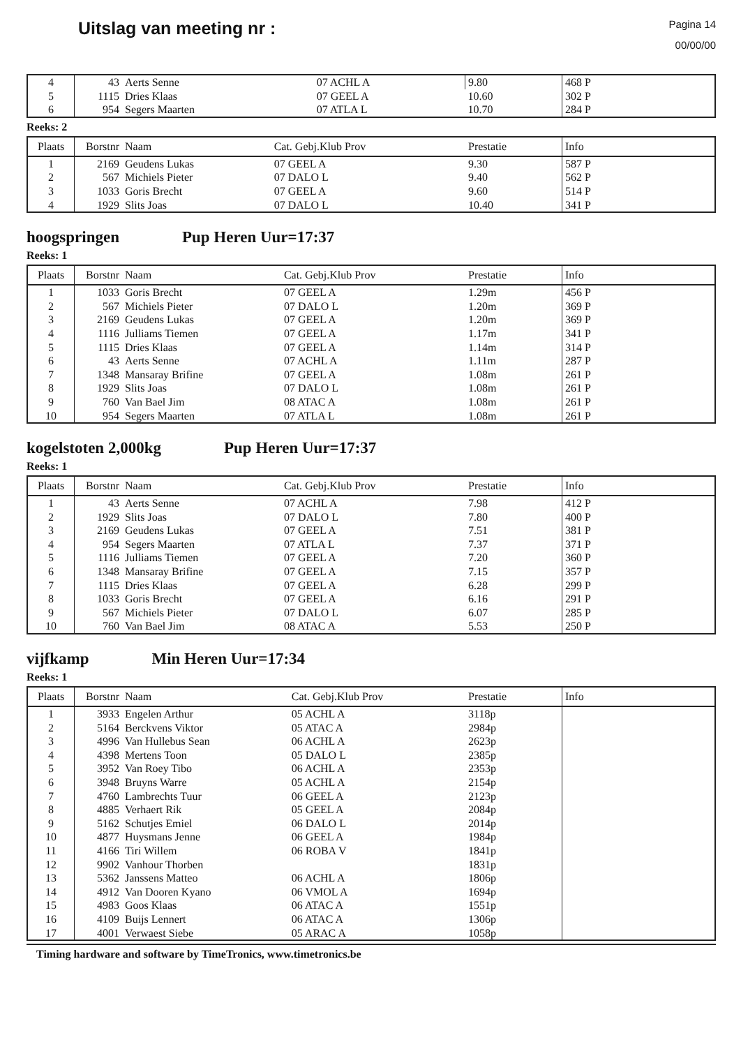Uitslag van meeting nr :
Pagina 14
00/00/00
| 4 | 43 | Aerts Senne | 07 ACHL A | 9.80 | 468 P |
| 5 | 1115 | Dries Klaas | 07 GEEL A | 10.60 | 302 P |
| 6 | 954 | Segers Maarten | 07 ATLA L | 10.70 | 284 P |
Reeks: 2
| Plaats | Borstnr | Naam | Cat. Gebj.Klub Prov | Prestatie | Info |
| --- | --- | --- | --- | --- | --- |
| 1 | 2169 | Geudens Lukas | 07 GEEL A | 9.30 | 587 P |
| 2 | 567 | Michiels Pieter | 07 DALO L | 9.40 | 562 P |
| 3 | 1033 | Goris Brecht | 07 GEEL A | 9.60 | 514 P |
| 4 | 1929 | Slits Joas | 07 DALO L | 10.40 | 341 P |
hoogspringen Pup Heren Uur=17:37
Reeks: 1
| Plaats | Borstnr | Naam | Cat. Gebj.Klub Prov | Prestatie | Info |
| --- | --- | --- | --- | --- | --- |
| 1 | 1033 | Goris Brecht | 07 GEEL A | 1.29m | 456 P |
| 2 | 567 | Michiels Pieter | 07 DALO L | 1.20m | 369 P |
| 3 | 2169 | Geudens Lukas | 07 GEEL A | 1.20m | 369 P |
| 4 | 1116 | Julliams Tiemen | 07 GEEL A | 1.17m | 341 P |
| 5 | 1115 | Dries Klaas | 07 GEEL A | 1.14m | 314 P |
| 6 | 43 | Aerts Senne | 07 ACHL A | 1.11m | 287 P |
| 7 | 1348 | Mansaray Brifine | 07 GEEL A | 1.08m | 261 P |
| 8 | 1929 | Slits Joas | 07 DALO L | 1.08m | 261 P |
| 9 | 760 | Van Bael Jim | 08 ATAC A | 1.08m | 261 P |
| 10 | 954 | Segers Maarten | 07 ATLA L | 1.08m | 261 P |
kogelstoten 2,000kg Pup Heren Uur=17:37
Reeks: 1
| Plaats | Borstnr | Naam | Cat. Gebj.Klub Prov | Prestatie | Info |
| --- | --- | --- | --- | --- | --- |
| 1 | 43 | Aerts Senne | 07 ACHL A | 7.98 | 412 P |
| 2 | 1929 | Slits Joas | 07 DALO L | 7.80 | 400 P |
| 3 | 2169 | Geudens Lukas | 07 GEEL A | 7.51 | 381 P |
| 4 | 954 | Segers Maarten | 07 ATLA L | 7.37 | 371 P |
| 5 | 1116 | Julliams Tiemen | 07 GEEL A | 7.20 | 360 P |
| 6 | 1348 | Mansaray Brifine | 07 GEEL A | 7.15 | 357 P |
| 7 | 1115 | Dries Klaas | 07 GEEL A | 6.28 | 299 P |
| 8 | 1033 | Goris Brecht | 07 GEEL A | 6.16 | 291 P |
| 9 | 567 | Michiels Pieter | 07 DALO L | 6.07 | 285 P |
| 10 | 760 | Van Bael Jim | 08 ATAC A | 5.53 | 250 P |
vijfkamp Min Heren Uur=17:34
Reeks: 1
| Plaats | Borstnr | Naam | Cat. Gebj.Klub Prov | Prestatie | Info |
| --- | --- | --- | --- | --- | --- |
| 1 | 3933 | Engelen Arthur | 05 ACHL A | 3118p | |
| 2 | 5164 | Berckvens Viktor | 05 ATAC A | 2984p | |
| 3 | 4996 | Van Hullebus Sean | 06 ACHL A | 2623p | |
| 4 | 4398 | Mertens Toon | 05 DALO L | 2385p | |
| 5 | 3952 | Van Roey Tibo | 06 ACHL A | 2353p | |
| 6 | 3948 | Bruyns Warre | 05 ACHL A | 2154p | |
| 7 | 4760 | Lambrechts Tuur | 06 GEEL A | 2123p | |
| 8 | 4885 | Verhaert Rik | 05 GEEL A | 2084p | |
| 9 | 5162 | Schutjes Emiel | 06 DALO L | 2014p | |
| 10 | 4877 | Huysmans Jenne | 06 GEEL A | 1984p | |
| 11 | 4166 | Tiri Willem | 06 ROBA V | 1841p | |
| 12 | 9902 | Vanhour Thorben | | 1831p | |
| 13 | 5362 | Janssens Matteo | 06 ACHL A | 1806p | |
| 14 | 4912 | Van Dooren Kyano | 06 VMOL A | 1694p | |
| 15 | 4983 | Goos Klaas | 06 ATAC A | 1551p | |
| 16 | 4109 | Buijs Lennert | 06 ATAC A | 1306p | |
| 17 | 4001 | Verwaest Siebe | 05 ARAC A | 1058p | |
Timing hardware and software by TimeTronics, www.timetronics.be